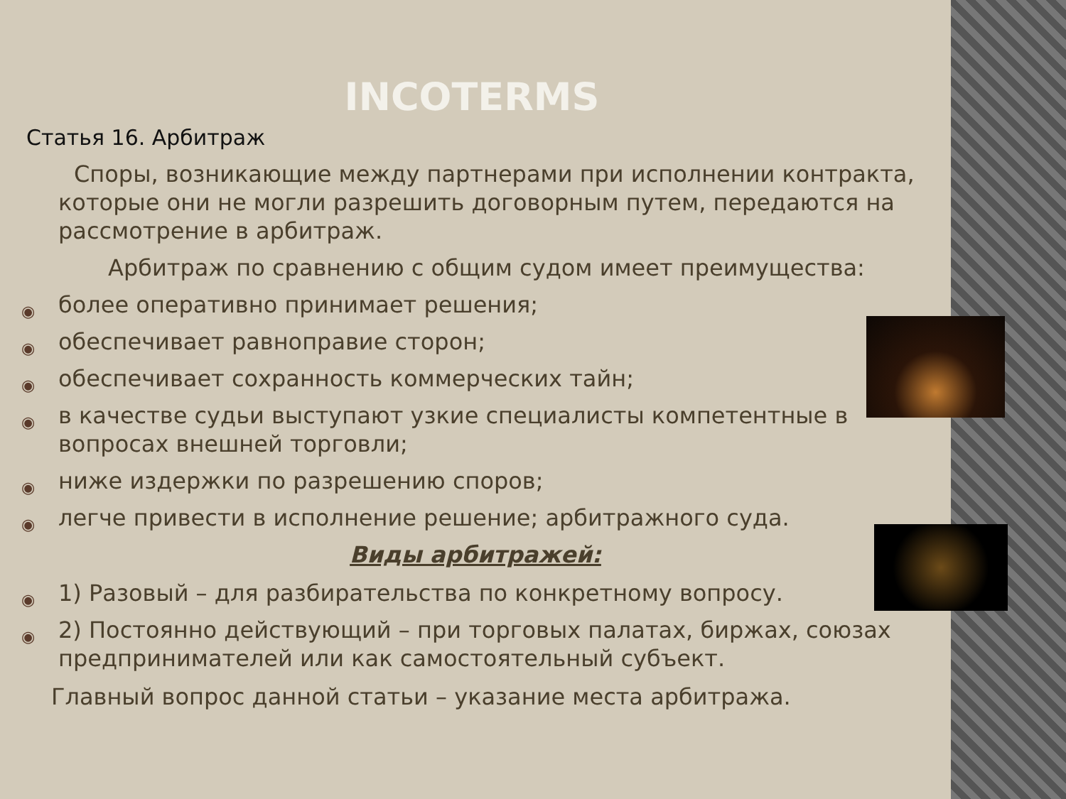INCOTERMS
Статья 16. Арбитраж
Споры, возникающие между партнерами при исполнении контракта, которые они не могли разрешить договорным путем, передаются на рассмотрение в арбитраж.
Арбитраж по сравнению с общим судом имеет преимущества:
◉ более оперативно принимает решения;
◉ обеспечивает равноправие сторон;
◉ обеспечивает сохранность коммерческих тайн;
◉ в качестве судьи выступают узкие специалисты компетентные в вопросах внешней торговли;
◉ ниже издержки по разрешению споров;
◉ легче привести в исполнение решение; арбитражного суда.
Виды арбитражей:
◉ 1) Разовый – для разбирательства по конкретному вопросу.
◉ 2) Постоянно действующий – при торговых палатах, биржах, союзах предпринимателей или как самостоятельный субъект.
Главный вопрос данной статьи – указание места арбитража.